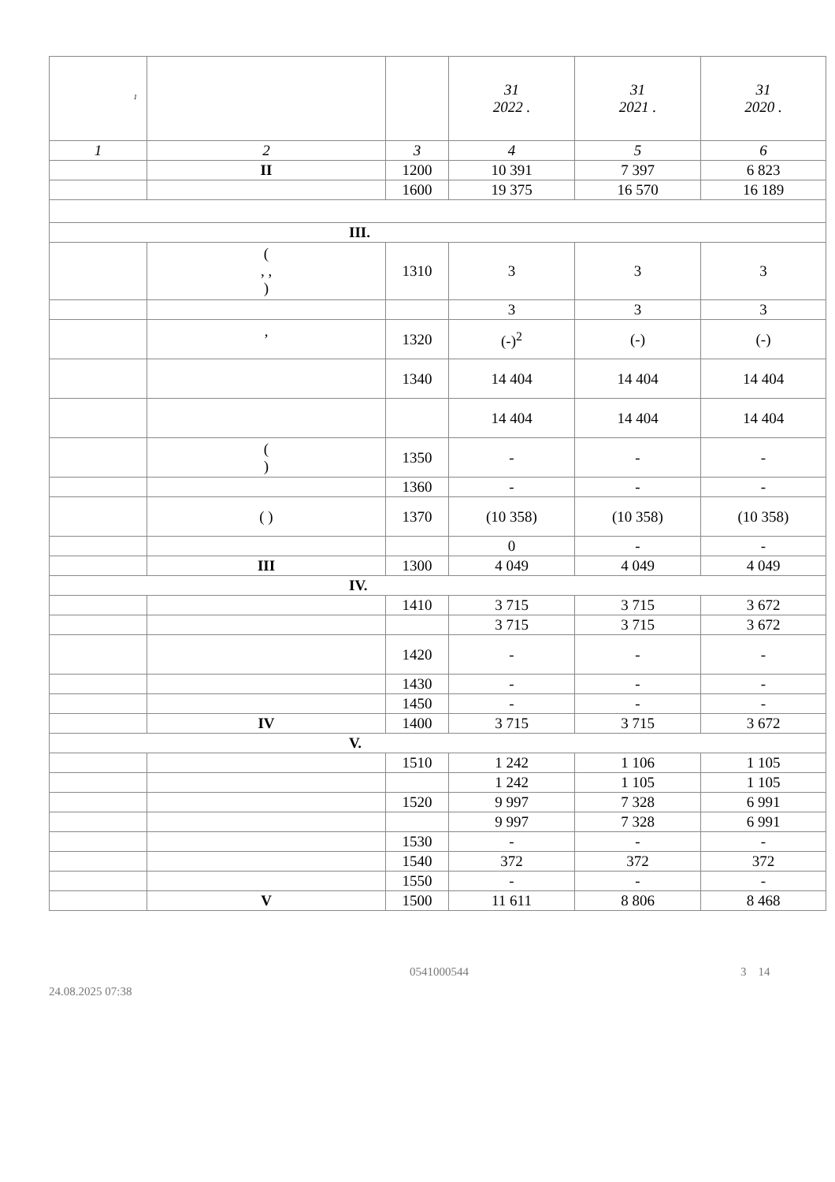| <sup>1</sup> | | | 31 2022 . | 31 2021 . | 31 2020 . |
| 1 | 2 | 3 | 4 | 5 | 6 |
| | II | 1200 | 10 391 | 7 397 | 6 823 |
| | | 1600 | 19 375 | 16 570 | 16 189 |
| III. | | | | | |
| | ( , , ) | 1310 | 3 | 3 | 3 |
| | | | 3 | 3 | 3 |
| | ’ | 1320 | (-)<sup>2</sup> | (-) | (-) |
| | | 1340 | 14 404 | 14 404 | 14 404 |
| | | | 14 404 | 14 404 | 14 404 |
| | ( ) | 1350 | - | - | - |
| | | 1360 | - | - | - |
| | ( ) | 1370 | (10 358) | (10 358) | (10 358) |
| | | | 0 | - | - |
| | III | 1300 | 4 049 | 4 049 | 4 049 |
| IV. | | | | | |
| | | 1410 | 3 715 | 3 715 | 3 672 |
| | | | 3 715 | 3 715 | 3 672 |
| | | 1420 | - | - | - |
| | | 1430 | - | - | - |
| | | 1450 | - | - | - |
| | IV | 1400 | 3 715 | 3 715 | 3 672 |
| V. | | | | | |
| | | 1510 | 1 242 | 1 106 | 1 105 |
| | | | 1 242 | 1 105 | 1 105 |
| | | 1520 | 9 997 | 7 328 | 6 991 |
| | | | 9 997 | 7 328 | 6 991 |
| | | 1530 | - | - | - |
| | | 1540 | 372 | 372 | 372 |
| | | 1550 | - | - | - |
| | V | 1500 | 11 611 | 8 806 | 8 468 |
0541000544 3 14
24.08.2025 07:38